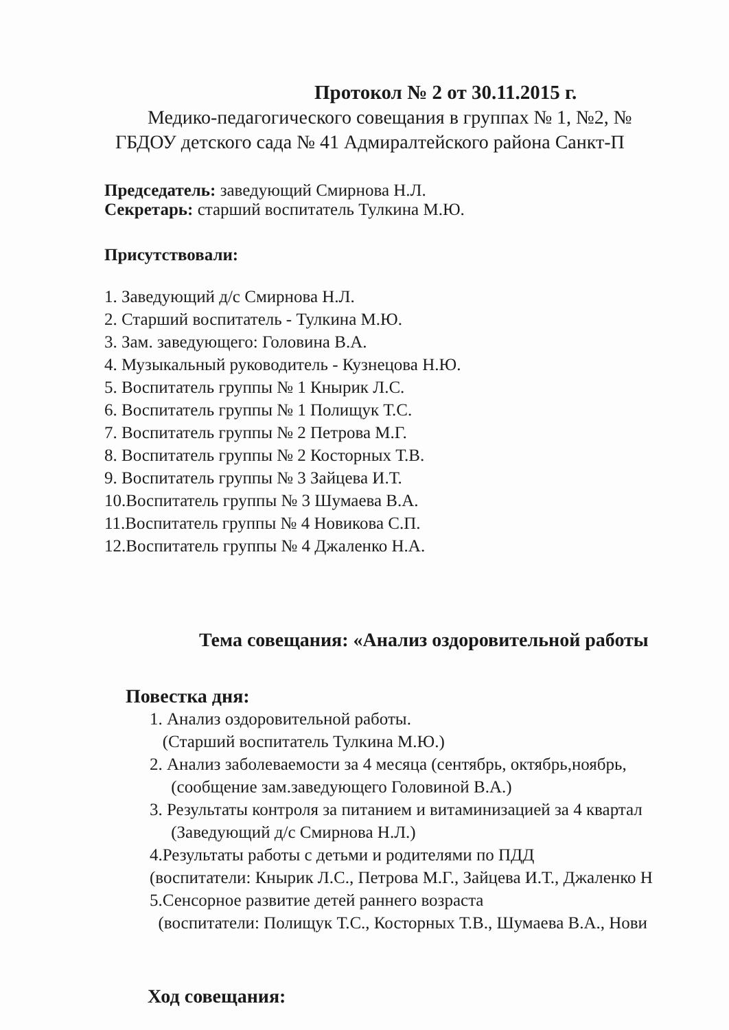Протокол № 2 от 30.11.2015 г.
Медико-педагогического совещания в группах № 1, №2, №
ГБДОУ детского сада № 41 Адмиралтейского района Санкт-П
Председатель: заведующий Смирнова Н.Л.
Секретарь: старший воспитатель Тулкина М.Ю.
Присутствовали:
1. Заведующий д/с Смирнова Н.Л.
2. Старший воспитатель - Тулкина М.Ю.
3. Зам. заведующего: Головина В.А.
4. Музыкальный руководитель - Кузнецова Н.Ю.
5. Воспитатель группы № 1 Кнырик Л.С.
6. Воспитатель группы № 1 Полищук Т.С.
7. Воспитатель группы № 2 Петрова М.Г.
8. Воспитатель группы № 2 Косторных Т.В.
9. Воспитатель группы № 3 Зайцева И.Т.
10.Воспитатель группы № 3 Шумаева В.А.
11.Воспитатель группы № 4 Новикова С.П.
12.Воспитатель группы № 4 Джаленко Н.А.
Тема совещания: «Анализ оздоровительной работы
Повестка дня:
1. Анализ оздоровительной работы.
(Старший воспитатель Тулкина М.Ю.)
2. Анализ заболеваемости за 4 месяца (сентябрь, октябрь,ноябрь,
(сообщение зам.заведующего Головиной В.А.)
3. Результаты контроля за питанием и витаминизацией за 4 квартал
(Заведующий д/с Смирнова Н.Л.)
4.Результаты работы с детьми и родителями по ПДД
(воспитатели: Кнырик Л.С., Петрова М.Г., Зайцева И.Т., Джаленко Н
5.Сенсорное развитие детей раннего возраста
(воспитатели: Полищук Т.С., Косторных Т.В., Шумаева В.А., Нови
Ход совещания: